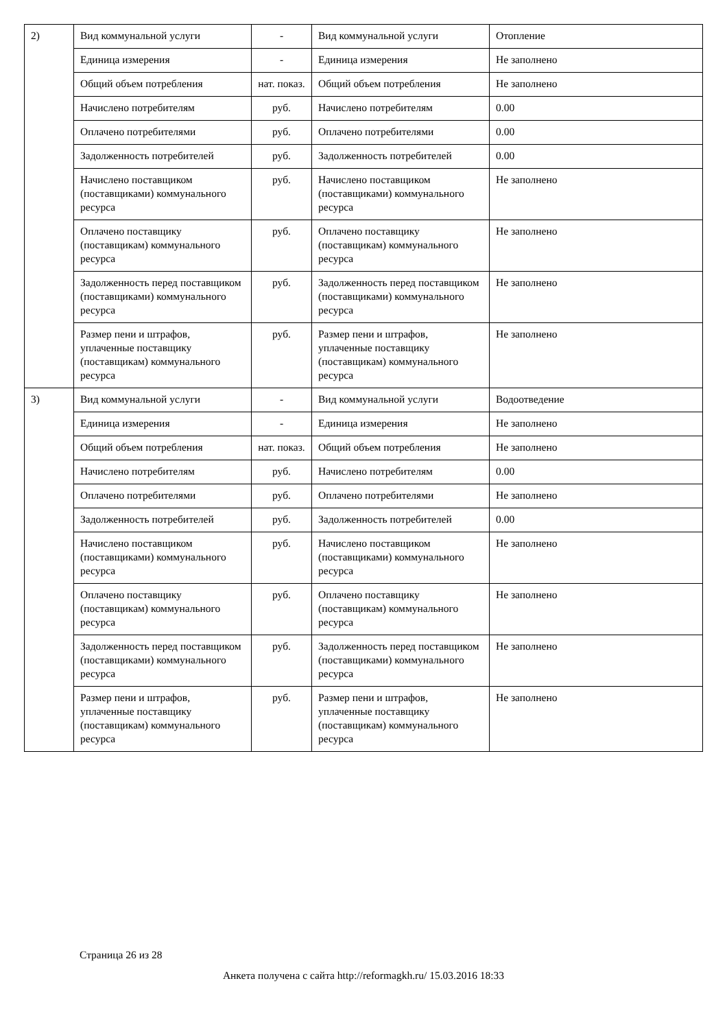| 2) | Вид коммунальной услуги | - | Вид коммунальной услуги | Отопление |
| | Единица измерения | - | Единица измерения | Не заполнено |
| | Общий объем потребления | нат. показ. | Общий объем потребления | Не заполнено |
| | Начислено потребителям | руб. | Начислено потребителям | 0.00 |
| | Оплачено потребителями | руб. | Оплачено потребителями | 0.00 |
| | Задолженность потребителей | руб. | Задолженность потребителей | 0.00 |
| | Начислено поставщиком (поставщиками) коммунального ресурса | руб. | Начислено поставщиком (поставщиками) коммунального ресурса | Не заполнено |
| | Оплачено поставщику (поставщикам) коммунального ресурса | руб. | Оплачено поставщику (поставщикам) коммунального ресурса | Не заполнено |
| | Задолженность перед поставщиком (поставщиками) коммунального ресурса | руб. | Задолженность перед поставщиком (поставщиками) коммунального ресурса | Не заполнено |
| | Размер пени и штрафов, уплаченные поставщику (поставщикам) коммунального ресурса | руб. | Размер пени и штрафов, уплаченные поставщику (поставщикам) коммунального ресурса | Не заполнено |
| 3) | Вид коммунальной услуги | - | Вид коммунальной услуги | Водоотведение |
| | Единица измерения | - | Единица измерения | Не заполнено |
| | Общий объем потребления | нат. показ. | Общий объем потребления | Не заполнено |
| | Начислено потребителям | руб. | Начислено потребителям | 0.00 |
| | Оплачено потребителями | руб. | Оплачено потребителями | Не заполнено |
| | Задолженность потребителей | руб. | Задолженность потребителей | 0.00 |
| | Начислено поставщиком (поставщиками) коммунального ресурса | руб. | Начислено поставщиком (поставщиками) коммунального ресурса | Не заполнено |
| | Оплачено поставщику (поставщикам) коммунального ресурса | руб. | Оплачено поставщику (поставщикам) коммунального ресурса | Не заполнено |
| | Задолженность перед поставщиком (поставщиками) коммунального ресурса | руб. | Задолженность перед поставщиком (поставщиками) коммунального ресурса | Не заполнено |
| | Размер пени и штрафов, уплаченные поставщику (поставщикам) коммунального ресурса | руб. | Размер пени и штрафов, уплаченные поставщику (поставщикам) коммунального ресурса | Не заполнено |
Страница 26 из 28
Анкета получена с сайта http://reformagkh.ru/ 15.03.2016 18:33